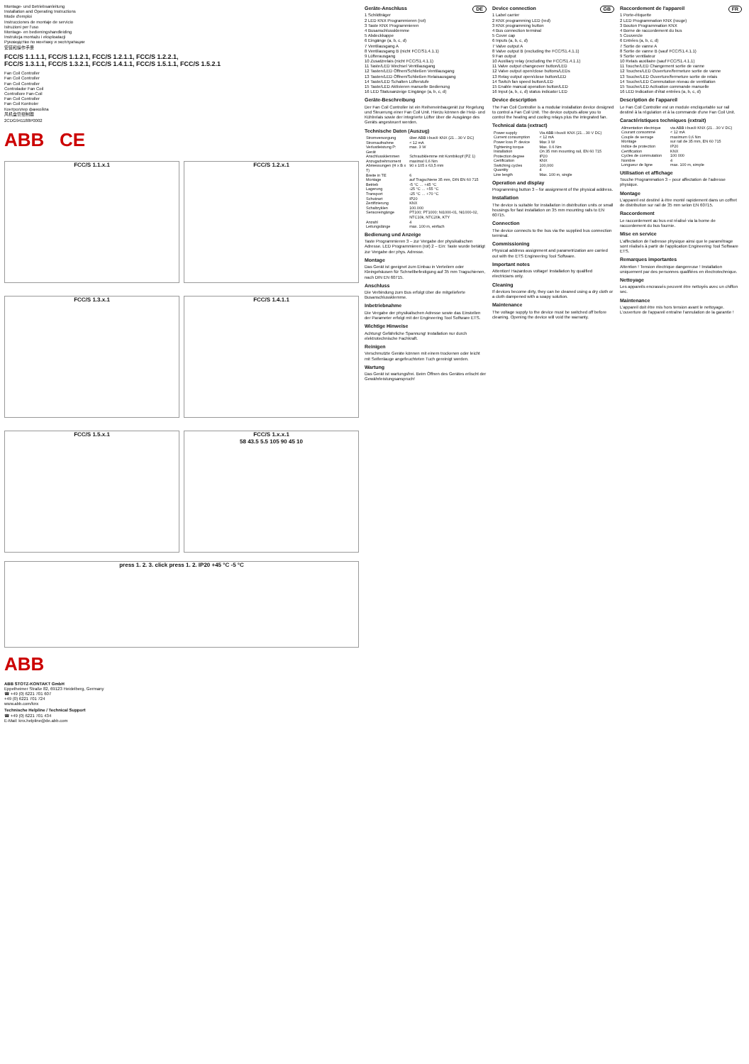Montage- und Betriebsanleitung
Installation and Operating Instructions
Mode d'emploi
Instrucciones de montaje de servicio
Istruzioni per l'uso
Montage- en bedieningshandleiding
Instrukcja montażu i eksploatacji
Руководство по монтажу и эксплуатации
安装和操作手册
FCC/S 1.1.1.1, FCC/S 1.1.2.1, FCC/S 1.2.1.1, FCC/S 1.2.2.1,
FCC/S 1.3.1.1, FCC/S 1.3.2.1, FCC/S 1.4.1.1, FCC/S 1.5.1.1, FCC/S 1.5.2.1
Fan Coil Controller
Fan Coil Controller
Fan Coil Controller
Controlador Fan Coil
Controllore Fan-Coil
Fan Coil Controller
Fan Coil Kontroler
Контроллер фанкойла
风机盘管控制器
2CDG941188P0002
ABB CE
FCC/S 1.1.x.1
FCC/S 1.2.x.1
FCC/S 1.3.x.1
FCC/S 1.4.1.1
FCC/S 1.5.x.1
FCC/S 1.x.x.1
58 43.5 5.5 105 90 45 10
press 1. 2. 3. click press 1. 2. IP20 +45 °C -5 °C
ABB
ABB STOTZ-KONTAKT GmbH
Eppelheimer Straße 82, 69123 Heidelberg, Germany
☎ +49 (0) 6221 701 607
+49 (0) 6221 701 724
www.abb.com/knx
Technische Helpline / Technical Support
☎ +49 (0) 6221 701 434
E-Mail: knx.helpline@de.abb.com
Geräte-Anschluss DE
1 Schildträger
2 LED KNX Programmieren (rot)
3 Taste KNX Programmieren
4 Busanschlussklemme
5 Abdeckkappe
6 Eingänge (a, b, c, d)
7 Ventilausgang A
8 Ventilausgang B (nicht FCC/S1.4.1.1)
9 Lüfterausgang
10 Zusatzrelais (nicht FCC/S1.4.1.1)
11 Taste/LED Wechsel Ventilausgang
12 Tasten/LED Öffnen/Schließen Ventilausgang
13 Tasten/LED Öffnen/Schließen Relaisausgang
14 Taste/LED Schalten Lüfterstufe
15 Taste/LED Aktivieren manuelle Bedienung
16 LED Statusanzeige Eingänge (a, b, c, d)
Geräte-Beschreibung
Der Fan Coil Controller ist ein Reiheneinbaugerät zur Regelung und Steuerung einer Fan Coil Unit. Hierzu können die Heiz- und Kühlrelais sowie der integrierte Lüfter über die Ausgänge des Geräts angesteuert werden.
Technische Daten (Auszug)
| Stromversorgung | über ABB i-bus® KNX (21…30 V DC) |
| Stromaufnahme | < 12 mA |
| Verlustleistung P: Gerät | max. 3 W |
| Anschlussklemmen | Schraubklemme mit Kombikopf (PZ 1) |
| Anzugsdrehmoment | maximal 0,6 Nm |
| Abmessungen (H x B x T) | 90 x 105 x 63,5 mm |
| Breite in TE | 6 |
| Montage | auf Tragschiene 35 mm, DIN EN 60 715 |
| Betrieb | -5 °C … +45 °C |
| Lagerung | -25 °C … +55 °C |
| Transport | -25 °C … +70 °C |
| Schutzart | IP20 |
| Zertifizierung | KNX |
| Schaltzyklen | 100.000 |
| Sensoreingänge | PT100; PT1000; Ni1000-01, Ni1000-02, NTC10k, NTC20k, KTY |
| Anzahl | 4 |
| Leitungslänge | max. 100 m, einfach |
Bedienung und Anzeige
Taste Programmieren 3 – zur Vergabe der physikalischen Adresse. LED Programmieren (rot) 2 – Ein: Taste wurde betätigt zur Vergabe der phys. Adresse.
Montage
Das Gerät ist geeignet zum Einbau in Verteilern oder Kleingehäusen für Schnellbefestigung auf 35 mm Tragschienen, nach DIN EN 60715.
Anschluss
Die Verbindung zum Bus erfolgt über die mitgelieferte Busanschlussklemme.
Inbetriebnahme
Die Vergabe der physikalischen Adresse sowie das Einstellen der Parameter erfolgt mit der Engineering Tool Software ETS.
Wichtige Hinweise
Achtung! Gefährliche Spannung! Installation nur durch elektrotechnische Fachkraft.
Reinigen
Verschmutzte Geräte können mit einem trockenen oder leicht mit Seifenlauge angefeuchteten Tuch gereinigt werden.
Wartung
Das Gerät ist wartungsfrei. Beim Öffnen des Gerätes erlischt der Gewährleistungsanspruch!
Device connection GB
1 Label carrier
2 KNX programming LED (red)
3 KNX programming button
4 Bus connection terminal
5 Cover cap
6 Inputs (a, b, c, d)
7 Valve output A
8 Valve output B (excluding the FCC/S1.4.1.1)
9 Fan output
10 Auxiliary relay (excluding the FCC/S1.4.1.1)
11 Valve output changeover button/LED
12 Valve output open/close buttons/LEDs
13 Relay output open/close button/LED
14 Switch fan speed button/LED
15 Enable manual operation button/LED
16 Input (a, b, c, d) status indicator LED
Device description
The Fan Coil Controller is a modular installation device designed to control a Fan Coil Unit. The device outputs allow you to control the heating and cooling relays plus the integrated fan.
Technical data (extract)
| Power supply | Via ABB i-bus® KNX (21…30 V DC) |
| Current consumption | < 12 mA |
| Power loss P: device | Max 3 W |
| Tightening torque | Max. 0.6 Nm |
| Installation | On 35 mm mounting rail, EN 60 715 |
| Protection degree | IP20 |
| Certification | KNX |
| Switching cycles | 100,000 |
| Quantity | 4 |
| Line length | Max. 100 m, single |
Operation and display
Programming button 3 – for assignment of the physical address.
Installation
The device is suitable for installation in distribution units or small housings for fast installation on 35 mm mounting rails to EN 60715.
Connection
The device connects to the bus via the supplied bus connection terminal.
Commissioning
Physical address assignment and parametrization are carried out with the ETS Engineering Tool Software.
Important notes
Attention! Hazardous voltage! Installation by qualified electricians only.
Cleaning
If devices become dirty, they can be cleaned using a dry cloth or a cloth dampened with a soapy solution.
Maintenance
The voltage supply to the device must be switched off before cleaning. Opening the device will void the warranty.
Raccordement de l'appareil FR
1 Porte-étiquette
2 LED Programmation KNX (rouge)
3 Bouton Programmation KNX
4 Borne de raccordement du bus
5 Couvercle
6 Entrées (a, b, c, d)
7 Sortie de vanne A
8 Sortie de vanne B (sauf FCC/S1.4.1.1)
9 Sortie ventilateur
10 Relais auxiliaire (sauf FCC/S1.4.1.1)
11 Touche/LED Changement sortie de vanne
12 Touches/LED Ouverture/fermeture sortie de vanne
13 Touche/LED Ouverture/fermeture sortie de relais
14 Touche/LED Commutation niveau de ventilation
15 Touche/LED Activation commande manuelle
16 LED Indication d'état entrées (a, b, c, d)
Description de l'appareil
Le Fan Coil Controller est un module encliquetable sur rail destiné à la régulation et à la commande d'une Fan Coil Unit.
Caractéristiques techniques (extrait)
| Alimentation électrique | via ABB i-bus® KNX (21…30 V DC) |
| Courant consommé | < 12 mA |
| Couple de serrage | maximum 0,6 Nm |
| Montage | sur rail de 35 mm, EN 60 715 |
| Indice de protection | IP20 |
| Certification | KNX |
| Cycles de commutation | 100 000 |
| Nombre | 4 |
| Longueur de ligne | max. 100 m, simple |
Utilisation et affichage
Touche Programmation 3 – pour affectation de l'adresse physique.
Montage
L'appareil est destiné à être monté rapidement dans un coffret de distribution sur rail de 35 mm selon EN 60715.
Raccordement
Le raccordement au bus est réalisé via la borne de raccordement du bus fournie.
Mise en service
L'affectation de l'adresse physique ainsi que le paramétrage sont réalisés à partir de l'application Engineering Tool Software ETS.
Remarques importantes
Attention ! Tension électrique dangereuse ! Installation uniquement par des personnes qualifiées en électrotechnique.
Nettoyage
Les appareils encrassés peuvent être nettoyés avec un chiffon sec.
Maintenance
L'appareil doit être mis hors tension avant le nettoyage. L'ouverture de l'appareil entraîne l'annulation de la garantie !